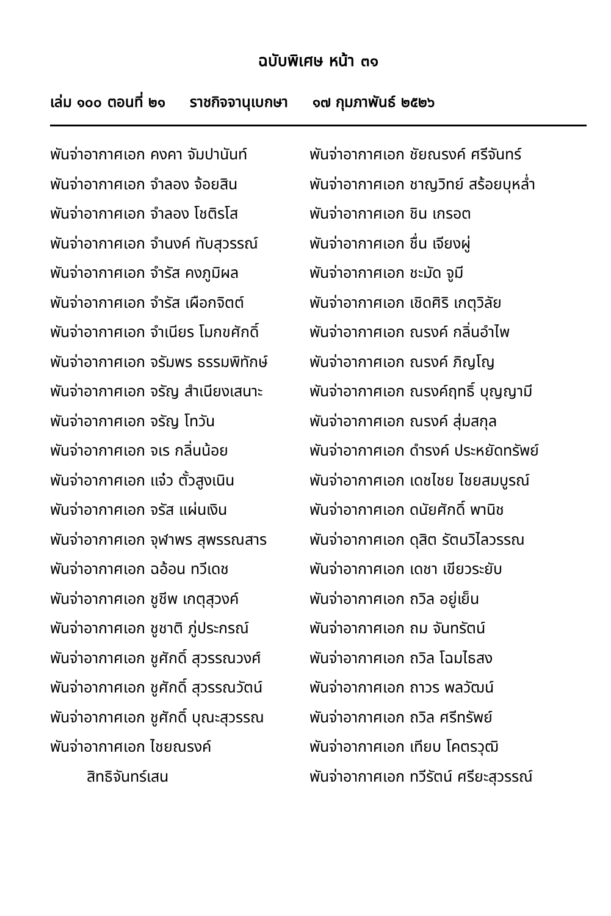ฉบับพิเศษ หน้า ๓๑
เล่ม ๑๐๐ ตอนที่ ๒๑ ราชกิจจานุเบกษา ๑๗ กุมภาพันธ์ ๒๕๒๖
พันจ่าอากาศเอก คงคา จัมปานันท์
พันจ่าอากาศเอก จำลอง จ้อยสิน
พันจ่าอากาศเอก จำลอง โชติรโส
พันจ่าอากาศเอก จำนงค์ ทับสุวรรณ์
พันจ่าอากาศเอก จำรัส คงภูมิผล
พันจ่าอากาศเอก จำรัส เผือกจิตต์
พันจ่าอากาศเอก จำเนียร โมกขศักดิ์
พันจ่าอากาศเอก จรัมพร ธรรมพิทักษ์
พันจ่าอากาศเอก จรัญ สำเนียงเสนาะ
พันจ่าอากาศเอก จรัญ โทวัน
พันจ่าอากาศเอก จเร กลิ่นน้อย
พันจ่าอากาศเอก แจ๋ว ตั้วสูงเนิน
พันจ่าอากาศเอก จรัส แผ่นเงิน
พันจ่าอากาศเอก จุฬาพร สุพรรณสาร
พันจ่าอากาศเอก ฉอ้อน ทวีเดช
พันจ่าอากาศเอก ชูชีพ เกตุสุวงค์
พันจ่าอากาศเอก ชูชาติ ภู่ประกรณ์
พันจ่าอากาศเอก ชูศักดิ์ สุวรรณวงศ์
พันจ่าอากาศเอก ชูศักดิ์ สุวรรณวัตน์
พันจ่าอากาศเอก ชูศักดิ์ บุณะสุวรรณ
พันจ่าอากาศเอก ไชยณรงค์
สิทธิจันทร์เสน
พันจ่าอากาศเอก ชัยณรงค์ ศรีจันทร์
พันจ่าอากาศเอก ชาญวิทย์ สร้อยบุหล่ำ
พันจ่าอากาศเอก ชิน เกรอต
พันจ่าอากาศเอก ชื่น เจียงผู่
พันจ่าอากาศเอก ชะมัด จูมี
พันจ่าอากาศเอก เชิดศิริ เกตุวิลัย
พันจ่าอากาศเอก ณรงค์ กลิ่นอำไพ
พันจ่าอากาศเอก ณรงค์ ภิญโญ
พันจ่าอากาศเอก ณรงค์ฤทธิ์ บุญญามี
พันจ่าอากาศเอก ณรงค์ สุ่มสกุล
พันจ่าอากาศเอก ดำรงค์ ประหยัดทรัพย์
พันจ่าอากาศเอก เดชไชย ไชยสมบูรณ์
พันจ่าอากาศเอก ดนัยศักดิ์ พานิช
พันจ่าอากาศเอก ดุสิต รัตนวิไลวรรณ
พันจ่าอากาศเอก เดชา เขียวระยับ
พันจ่าอากาศเอก ถวิล อยู่เย็น
พันจ่าอากาศเอก ถม จันทรัตน์
พันจ่าอากาศเอก ถวิล โฉมไธสง
พันจ่าอากาศเอก ถาวร พลวัฒน์
พันจ่าอากาศเอก ถวิล ศรีทรัพย์
พันจ่าอากาศเอก เทียบ โคตรวุฒิ
พันจ่าอากาศเอก ทวีรัตน์ ศรียะสุวรรณ์